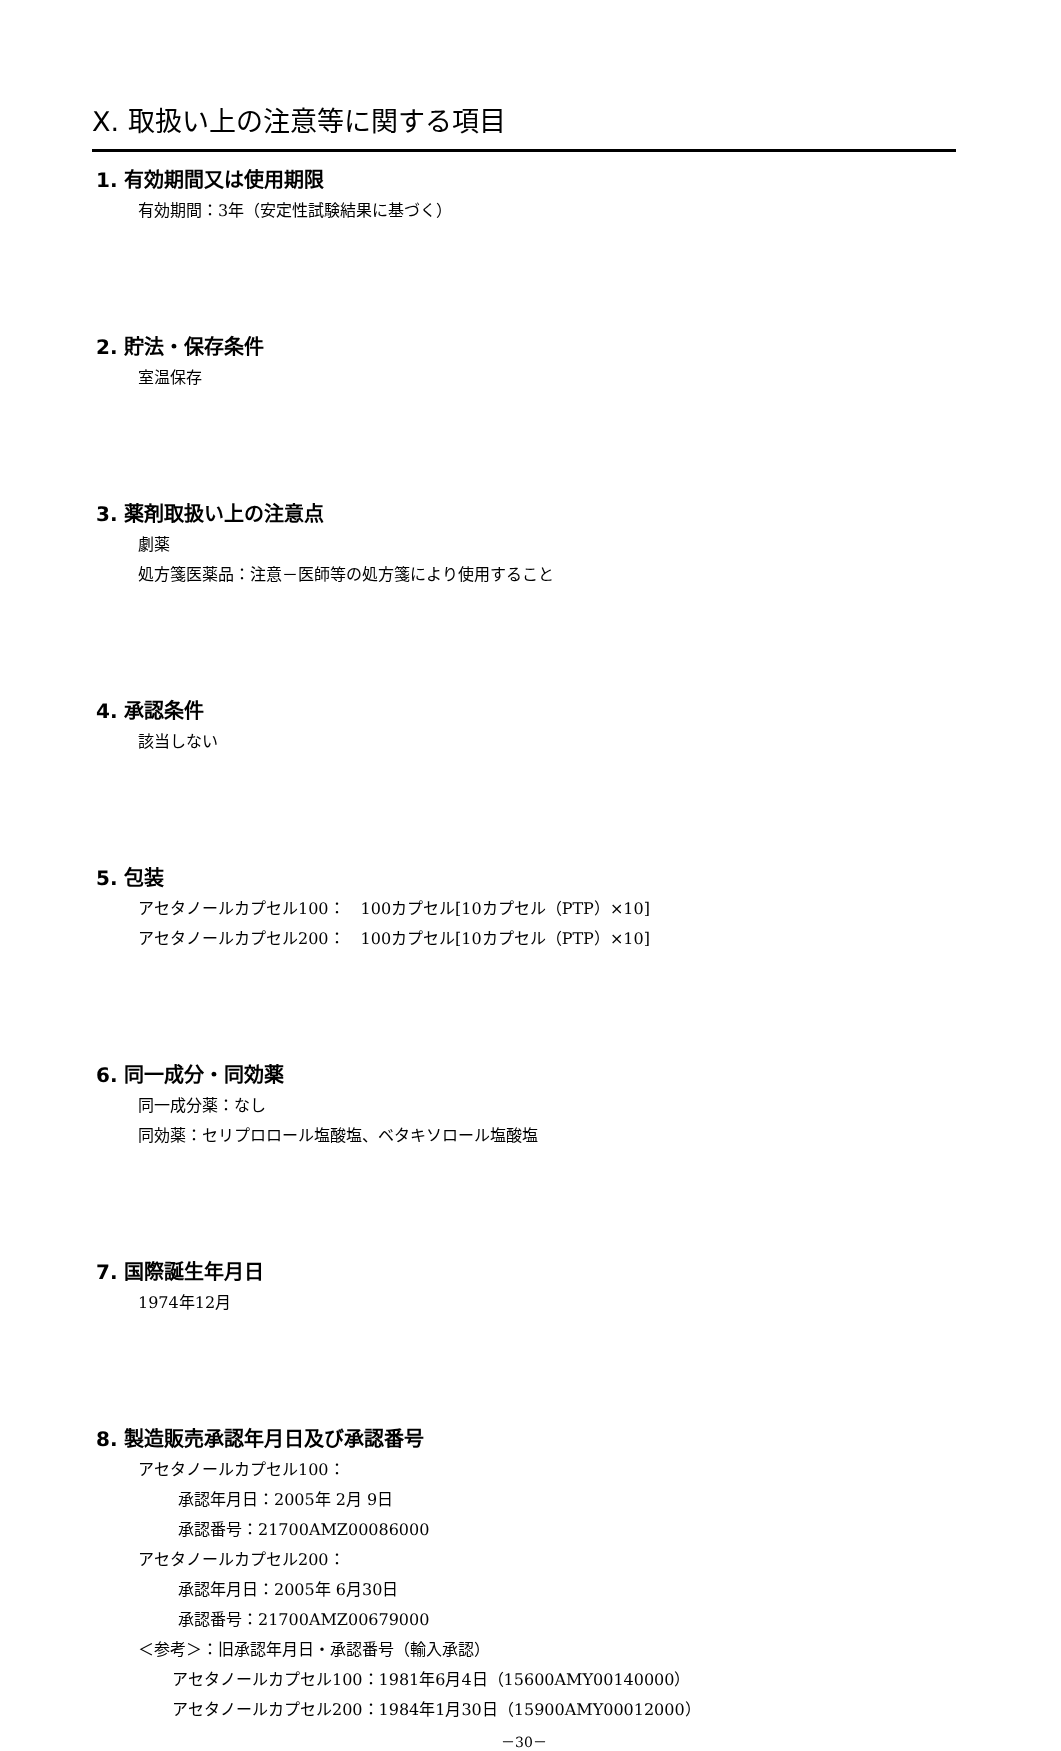Ⅹ. 取扱い上の注意等に関する項目
1. 有効期間又は使用期限
有効期間：3年（安定性試験結果に基づく）
2. 貯法・保存条件
室温保存
3. 薬剤取扱い上の注意点
劇薬
処方箋医薬品：注意－医師等の処方箋により使用すること
4. 承認条件
該当しない
5. 包装
アセタノールカプセル100：　100カプセル[10カプセル（PTP）×10]
アセタノールカプセル200：　100カプセル[10カプセル（PTP）×10]
6. 同一成分・同効薬
同一成分薬：なし
同効薬：セリプロロール塩酸塩、ベタキソロール塩酸塩
7. 国際誕生年月日
1974年12月
8. 製造販売承認年月日及び承認番号
アセタノールカプセル100：
承認年月日：2005年 2月 9日
承認番号：21700AMZ00086000
アセタノールカプセル200：
承認年月日：2005年 6月30日
承認番号：21700AMZ00679000
＜参考＞：旧承認年月日・承認番号（輸入承認）
アセタノールカプセル100：1981年6月4日（15600AMY00140000）
アセタノールカプセル200：1984年1月30日（15900AMY00012000）
－30－